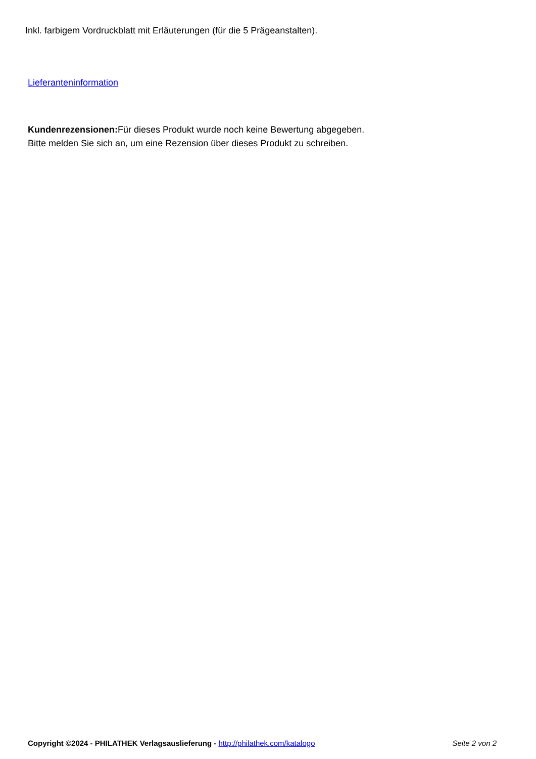Inkl. farbigem Vordruckblatt mit Erläuterungen (für die 5 Prägeanstalten).
Lieferanteninformation
Kundenrezensionen: Für dieses Produkt wurde noch keine Bewertung abgegeben.
Bitte melden Sie sich an, um eine Rezension über dieses Produkt zu schreiben.
Copyright ©2024 - PHILATHEK Verlagsauslieferung - http://philathek.com/katalogo Seite 2 von 2